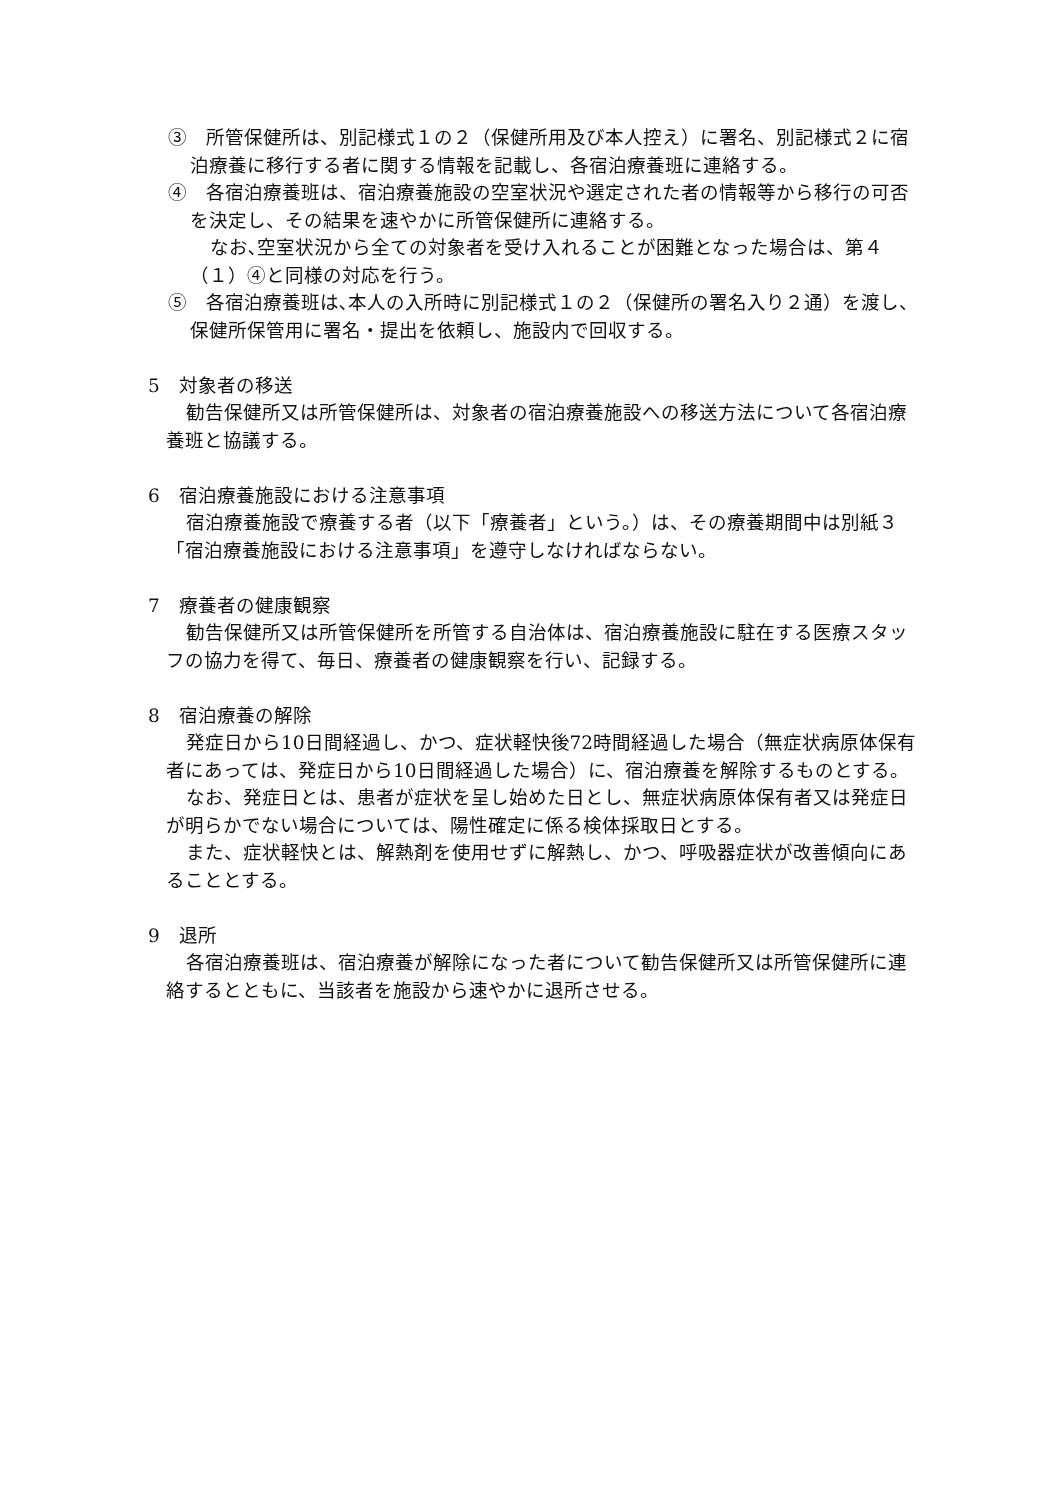③　所管保健所は、別記様式１の２（保健所用及び本人控え）に署名、別記様式２に宿泊療養に移行する者に関する情報を記載し、各宿泊療養班に連絡する。
④　各宿泊療養班は、宿泊療養施設の空室状況や選定された者の情報等から移行の可否を決定し、その結果を速やかに所管保健所に連絡する。
なお､空室状況から全ての対象者を受け入れることが困難となった場合は、第４（１）④と同様の対応を行う。
⑤　各宿泊療養班は､本人の入所時に別記様式１の２（保健所の署名入り２通）を渡し、保健所保管用に署名・提出を依頼し、施設内で回収する。
5　対象者の移送
勧告保健所又は所管保健所は、対象者の宿泊療養施設への移送方法について各宿泊療養班と協議する。
6　宿泊療養施設における注意事項
宿泊療養施設で療養する者（以下「療養者」という。）は、その療養期間中は別紙３「宿泊療養施設における注意事項」を遵守しなければならない。
7　療養者の健康観察
勧告保健所又は所管保健所を所管する自治体は、宿泊療養施設に駐在する医療スタッフの協力を得て、毎日、療養者の健康観察を行い、記録する。
8　宿泊療養の解除
発症日から10日間経過し、かつ、症状軽快後72時間経過した場合（無症状病原体保有者にあっては、発症日から10日間経過した場合）に、宿泊療養を解除するものとする。
なお、発症日とは、患者が症状を呈し始めた日とし、無症状病原体保有者又は発症日が明らかでない場合については、陽性確定に係る検体採取日とする。
また、症状軽快とは、解熱剤を使用せずに解熱し、かつ、呼吸器症状が改善傾向にあることとする。
9　退所
各宿泊療養班は、宿泊療養が解除になった者について勧告保健所又は所管保健所に連絡するとともに、当該者を施設から速やかに退所させる。